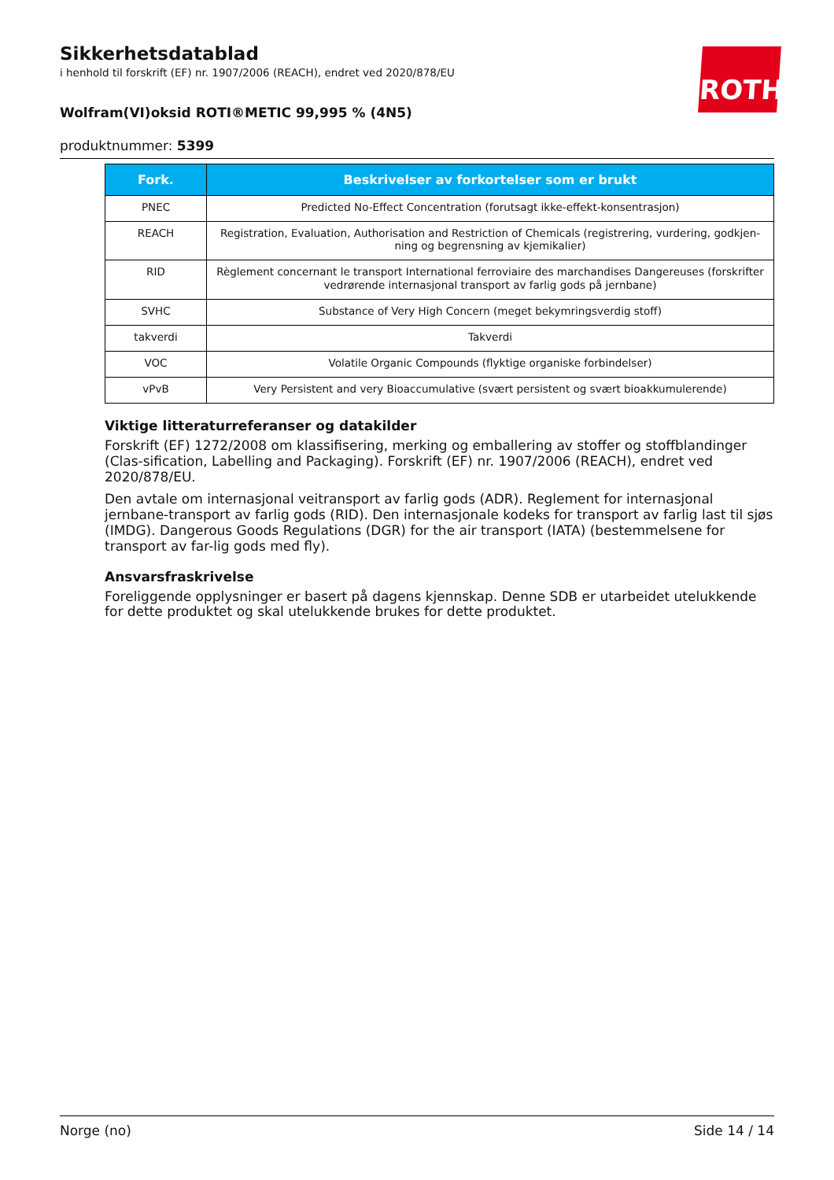ROTH
Sikkerhetsdatablad
i henhold til forskrift (EF) nr. 1907/2006 (REACH), endret ved 2020/878/EU
Wolfram(VI)oksid ROTI®METIC 99,995 % (4N5)
produktnummer: 5399
| Fork. | Beskrivelser av forkortelser som er brukt |
| --- | --- |
| PNEC | Predicted No-Effect Concentration (forutsagt ikke-effekt-konsentrasjon) |
| REACH | Registration, Evaluation, Authorisation and Restriction of Chemicals (registrering, vurdering, godkjen-ning og begrensning av kjemikalier) |
| RID | Règlement concernant le transport International ferroviaire des marchandises Dangereuses (forskrifter vedrørende internasjonal transport av farlig gods på jernbane) |
| SVHC | Substance of Very High Concern (meget bekymringsverdig stoff) |
| takverdi | Takverdi |
| VOC | Volatile Organic Compounds (flyktige organiske forbindelser) |
| vPvB | Very Persistent and very Bioaccumulative (svært persistent og svært bioakkumulerende) |
Viktige litteraturreferanser og datakilder
Forskrift (EF) 1272/2008 om klassifisering, merking og emballering av stoffer og stoffblandinger (Clas-sification, Labelling and Packaging). Forskrift (EF) nr. 1907/2006 (REACH), endret ved 2020/878/EU.
Den avtale om internasjonal veitransport av farlig gods (ADR). Reglement for internasjonal jernbane-transport av farlig gods (RID). Den internasjonale kodeks for transport av farlig last til sjøs (IMDG). Dangerous Goods Regulations (DGR) for the air transport (IATA) (bestemmelsene for transport av far-lig gods med fly).
Ansvarsfraskrivelse
Foreliggende opplysninger er basert på dagens kjennskap. Denne SDB er utarbeidet utelukkende for dette produktet og skal utelukkende brukes for dette produktet.
Norge (no) Side 14 / 14